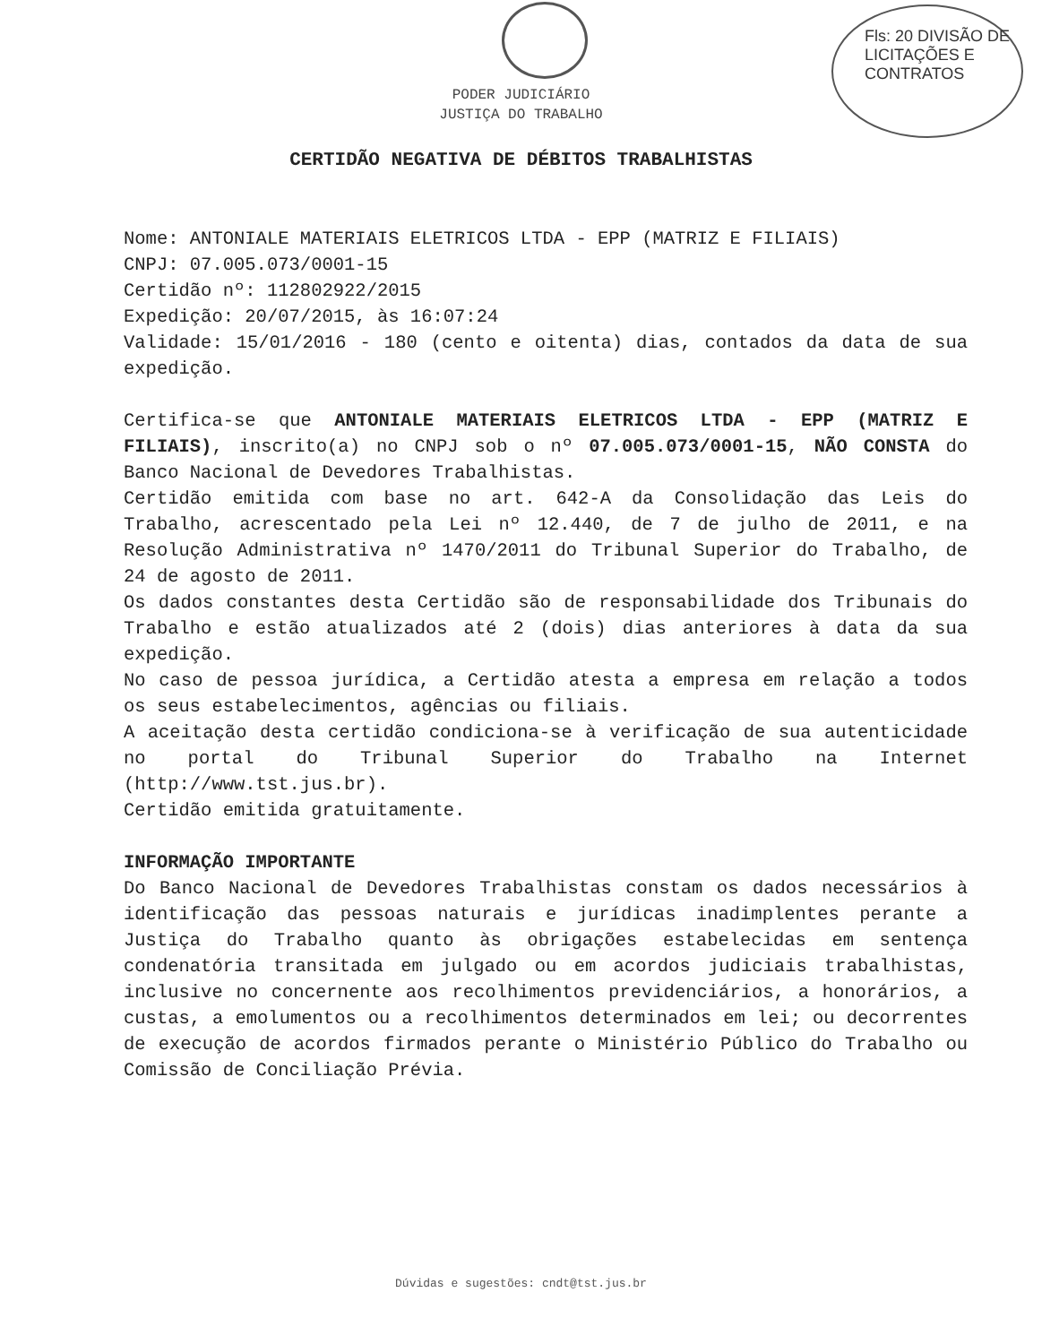Fls: 20 DIVISÃO DE LICITAÇÕES E CONTRATOS
PODER JUDICIÁRIO
JUSTIÇA DO TRABALHO
CERTIDÃO NEGATIVA DE DÉBITOS TRABALHISTAS
Nome: ANTONIALE MATERIAIS ELETRICOS LTDA - EPP (MATRIZ E FILIAIS)
CNPJ: 07.005.073/0001-15
Certidão nº: 112802922/2015
Expedição: 20/07/2015, às 16:07:24
Validade: 15/01/2016 - 180 (cento e oitenta) dias, contados da data de sua expedição.
Certifica-se que ANTONIALE MATERIAIS ELETRICOS LTDA - EPP (MATRIZ E FILIAIS), inscrito(a) no CNPJ sob o nº 07.005.073/0001-15, NÃO CONSTA do Banco Nacional de Devedores Trabalhistas.
Certidão emitida com base no art. 642-A da Consolidação das Leis do Trabalho, acrescentado pela Lei nº 12.440, de 7 de julho de 2011, e na Resolução Administrativa nº 1470/2011 do Tribunal Superior do Trabalho, de 24 de agosto de 2011.
Os dados constantes desta Certidão são de responsabilidade dos Tribunais do Trabalho e estão atualizados até 2 (dois) dias anteriores à data da sua expedição.
No caso de pessoa jurídica, a Certidão atesta a empresa em relação a todos os seus estabelecimentos, agências ou filiais.
A aceitação desta certidão condiciona-se à verificação de sua autenticidade no portal do Tribunal Superior do Trabalho na Internet (http://www.tst.jus.br).
Certidão emitida gratuitamente.
INFORMAÇÃO IMPORTANTE
Do Banco Nacional de Devedores Trabalhistas constam os dados necessários à identificação das pessoas naturais e jurídicas inadimplentes perante a Justiça do Trabalho quanto às obrigações estabelecidas em sentença condenatória transitada em julgado ou em acordos judiciais trabalhistas, inclusive no concernente aos recolhimentos previdenciários, a honorários, a custas, a emolumentos ou a recolhimentos determinados em lei; ou decorrentes de execução de acordos firmados perante o Ministério Público do Trabalho ou Comissão de Conciliação Prévia.
Dúvidas e sugestões: cndt@tst.jus.br